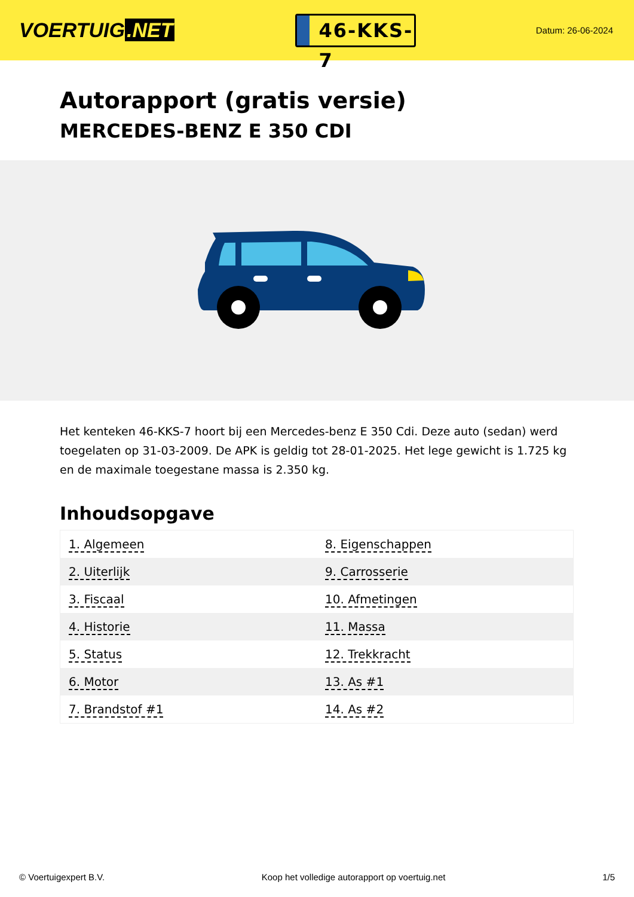VOERTUIG.NET
46-KKS-7
Datum: 26-06-2024
Autorapport (gratis versie)
MERCEDES-BENZ E 350 CDI
Het kenteken 46-KKS-7 hoort bij een Mercedes-benz E 350 Cdi. Deze auto (sedan) werd toegelaten op 31-03-2009. De APK is geldig tot 28-01-2025. Het lege gewicht is 1.725 kg en de maximale toegestane massa is 2.350 kg.
Inhoudsopgave
| 1. Algemeen | 8. Eigenschappen |
| 2. Uiterlijk | 9. Carrosserie |
| 3. Fiscaal | 10. Afmetingen |
| 4. Historie | 11. Massa |
| 5. Status | 12. Trekkracht |
| 6. Motor | 13. As #1 |
| 7. Brandstof #1 | 14. As #2 |
© Voertuigexpert B.V. Koop het volledige autorapport op voertuig.net 1/5